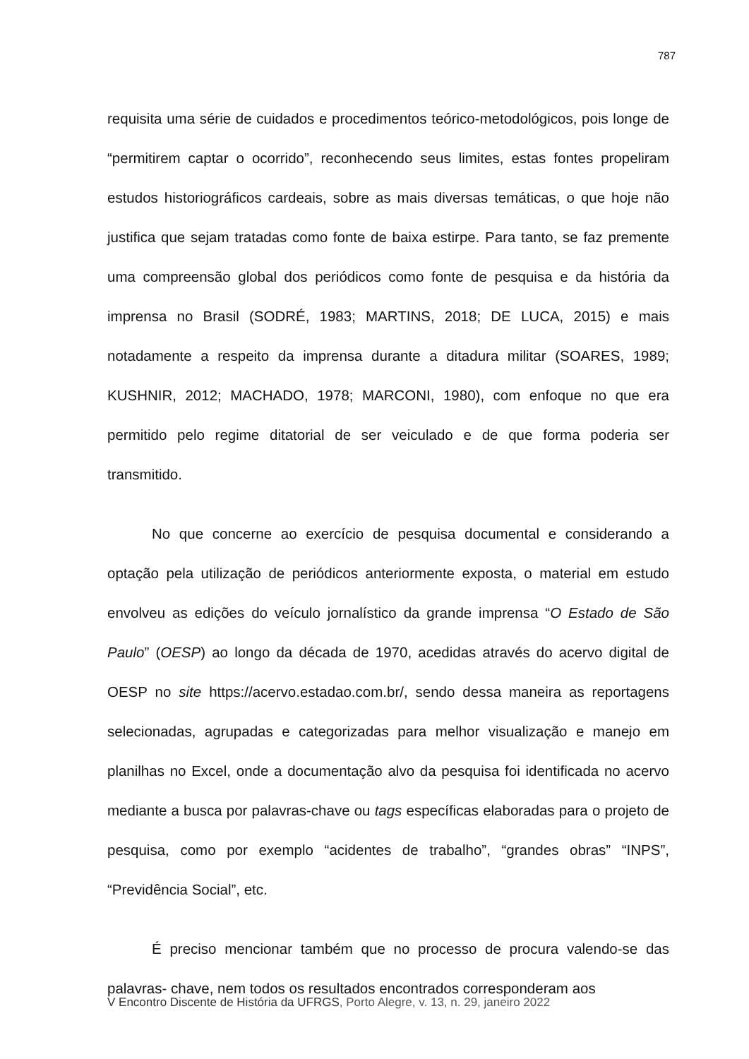787
requisita uma série de cuidados e procedimentos teórico-metodológicos, pois longe de “permitirem captar o ocorrido”, reconhecendo seus limites, estas fontes propeliram estudos historiográficos cardeais, sobre as mais diversas temáticas, o que hoje não justifica que sejam tratadas como fonte de baixa estirpe. Para tanto, se faz premente uma compreensão global dos periódicos como fonte de pesquisa e da história da imprensa no Brasil (SODRÉ, 1983; MARTINS, 2018; DE LUCA, 2015) e mais notadamente a respeito da imprensa durante a ditadura militar (SOARES, 1989; KUSHNIR, 2012; MACHADO, 1978; MARCONI, 1980), com enfoque no que era permitido pelo regime ditatorial de ser veiculado e de que forma poderia ser transmitido.
No que concerne ao exercício de pesquisa documental e considerando a optação pela utilização de periódicos anteriormente exposta, o material em estudo envolveu as edições do veículo jornalístico da grande imprensa “O Estado de São Paulo” (OESP) ao longo da década de 1970, acedidas através do acervo digital de OESP no site https://acervo.estadao.com.br/, sendo dessa maneira as reportagens selecionadas, agrupadas e categorizadas para melhor visualização e manejo em planilhas no Excel, onde a documentação alvo da pesquisa foi identificada no acervo mediante a busca por palavras-chave ou tags específicas elaboradas para o projeto de pesquisa, como por exemplo “acidentes de trabalho”, “grandes obras” “INPS”, “Previdência Social”, etc.
É preciso mencionar também que no processo de procura valendo-se das palavras- chave, nem todos os resultados encontrados corresponderam aos
V Encontro Discente de História da UFRGS, Porto Alegre, v. 13, n. 29, janeiro 2022